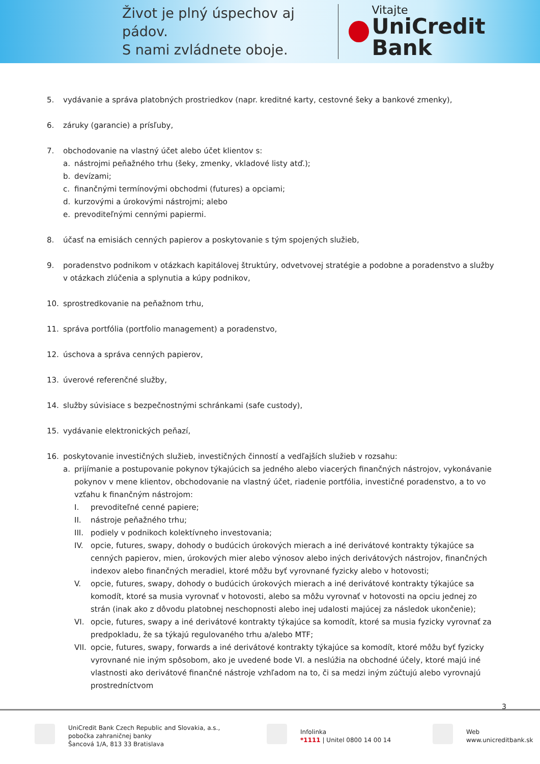Život je plný úspechov aj pádov.
S nami zvládnete oboje.
Vitajte
UniCredit Bank
5. vydávanie a správa platobných prostriedkov (napr. kreditné karty, cestovné šeky a bankové zmenky),
6. záruky (garancie) a prísľuby,
7. obchodovanie na vlastný účet alebo účet klientov s:
a. nástrojmi peňažného trhu (šeky, zmenky, vkladové listy atď.);
b. devízami;
c. finančnými termínovými obchodmi (futures) a opciami;
d. kurzovými a úrokovými nástrojmi; alebo
e. prevoditeľnými cennými papiermi.
8. účasť na emisiách cenných papierov a poskytovanie s tým spojených služieb,
9. poradenstvo podnikom v otázkach kapitálovej štruktúry, odvetvovej stratégie a podobne a poradenstvo a služby v otázkach zlúčenia a splynutia a kúpy podnikov,
10. sprostredkovanie na peňažnom trhu,
11. správa portfólia (portfolio management) a poradenstvo,
12. úschova a správa cenných papierov,
13. úverové referenčné služby,
14. služby súvisiace s bezpečnostnými schránkami (safe custody),
15. vydávanie elektronických peňazí,
16. poskytovanie investičných služieb, investičných činností a vedľajších služieb v rozsahu:
a. prijímanie a postupovanie pokynov týkajúcich sa jedného alebo viacerých finančných nástrojov, vykonávanie pokynov v mene klientov, obchodovanie na vlastný účet, riadenie portfólia, investičné poradenstvo, a to vo vzťahu k finančným nástrojom:
I. prevoditeľné cenné papiere;
II. nástroje peňažného trhu;
III.
podiely v podnikoch kolektívneho investovania;
IV. opcie, futures, swapy, dohody o budúcich úrokových mierach a iné derivátové kontrakty týkajúce sa cenných papierov, mien, úrokových mier alebo výnosov alebo iných derivátových nástrojov, finančných indexov alebo finančných meradiel, ktoré môžu byť vyrovnané fyzicky alebo v hotovosti;
V. opcie, futures, swapy, dohody o budúcich úrokových mierach a iné derivátové kontrakty týkajúce sa komodít, ktoré sa musia vyrovnať v hotovosti, alebo sa môžu vyrovnať v hotovosti na opciu jednej zo strán (inak ako z dôvodu platobnej neschopnosti alebo inej udalosti majúcej za následok ukončenie);
VI. opcie, futures, swapy a iné derivátové kontrakty týkajúce sa komodít, ktoré sa musia fyzicky vyrovnať za predpokladu, že sa týkajú regulovaného trhu a/alebo MTF;
VII.
opcie, futures, swapy, forwards a iné derivátové kontrakty týkajúce sa komodít, ktoré môžu byť fyzicky vyrovnané nie iným spôsobom, ako je uvedené bode VI. a neslúžia na obchodné účely, ktoré majú iné vlastnosti ako derivátové finančné nástroje vzhľadom na to, či sa medzi iným zúčtujú alebo vyrovnajú prostredníctvom
3
UniCredit Bank Czech Republic and Slovakia, a.s.,
pobočka zahraničnej banky
Šancová 1/A, 813 33 Bratislava
Infolinka
*1111 | Unitel 0800 14 00 14
Web
www.unicreditbank.sk